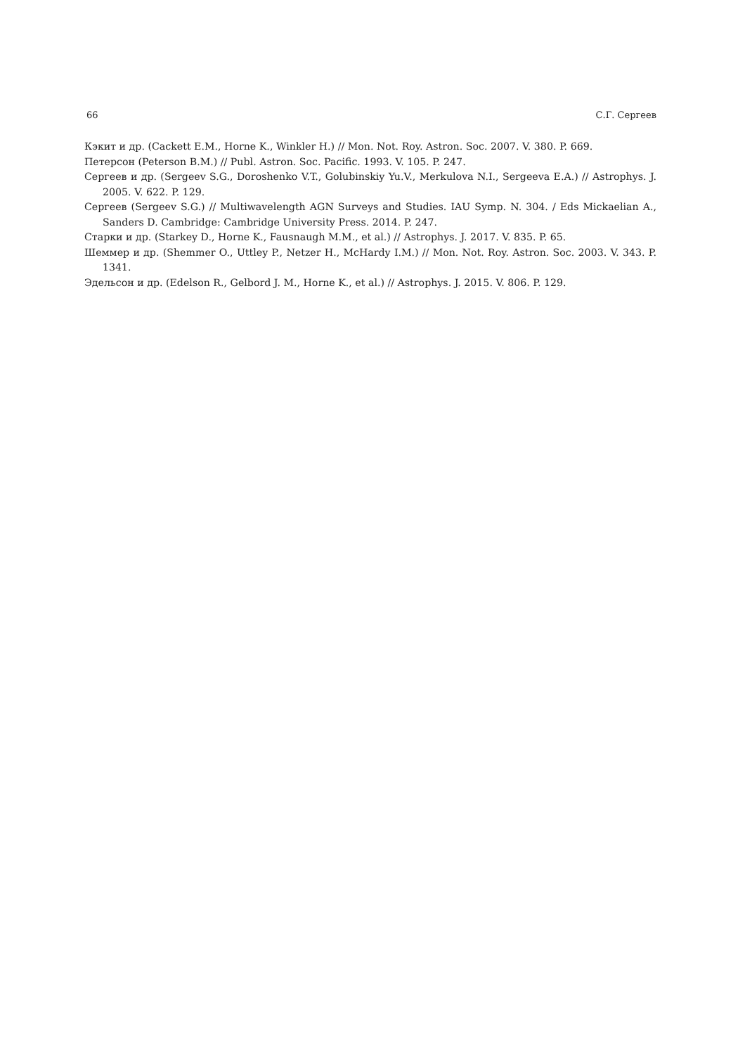66 С.Г. Сергеев
Кэкит и др. (Cackett E.M., Horne K., Winkler H.) // Mon. Not. Roy. Astron. Soc. 2007. V. 380. P. 669.
Петерсон (Peterson B.M.) // Publ. Astron. Soc. Pacific. 1993. V. 105. P. 247.
Сергеев и др. (Sergeev S.G., Doroshenko V.T., Golubinskiy Yu.V., Merkulova N.I., Sergeeva E.A.) // Astrophys. J. 2005. V. 622. P. 129.
Сергеев (Sergeev S.G.) // Multiwavelength AGN Surveys and Studies. IAU Symp. N. 304. / Eds Mickaelian A., Sanders D. Cambridge: Cambridge University Press. 2014. P. 247.
Старки и др. (Starkey D., Horne K., Fausnaugh M.M., et al.) // Astrophys. J. 2017. V. 835. P. 65.
Шеммер и др. (Shemmer O., Uttley P., Netzer H., McHardy I.M.) // Mon. Not. Roy. Astron. Soc. 2003. V. 343. P. 1341.
Эдельсон и др. (Edelson R., Gelbord J. M., Horne K., et al.) // Astrophys. J. 2015. V. 806. P. 129.